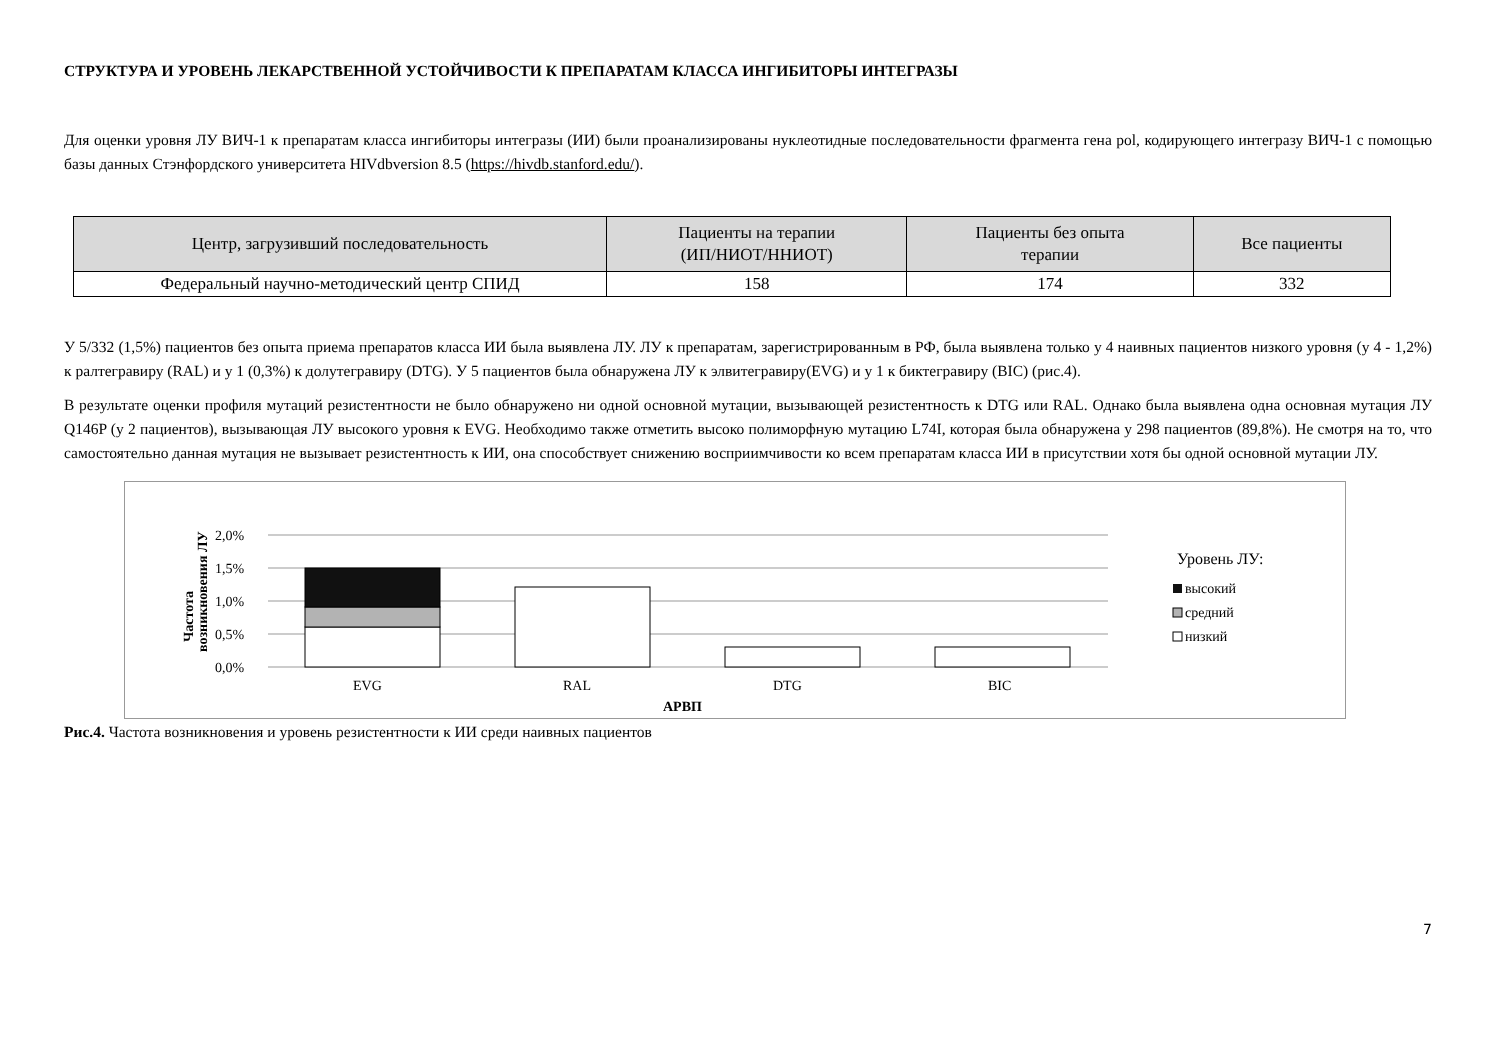СТРУКТУРА И УРОВЕНЬ ЛЕКАРСТВЕННОЙ УСТОЙЧИВОСТИ К ПРЕПАРАТАМ КЛАССА ИНГИБИТОРЫ ИНТЕГРАЗЫ
Для оценки уровня ЛУ ВИЧ-1 к препаратам класса ингибиторы интегразы (ИИ) были проанализированы нуклеотидные последовательности фрагмента гена pol, кодирующего интегразу ВИЧ-1 с помощью базы данных Стэнфордского университета HIVdbversion 8.5 (https://hivdb.stanford.edu/).
| Центр, загрузивший последовательность | Пациенты на терапии (ИП/НИОТ/ННИОТ) | Пациенты без опыта терапии | Все пациенты |
| --- | --- | --- | --- |
| Федеральный научно-методический центр СПИД | 158 | 174 | 332 |
У 5/332 (1,5%) пациентов без опыта приема препаратов класса ИИ была выявлена ЛУ. ЛУ к препаратам, зарегистрированным в РФ, была выявлена только у 4 наивных пациентов низкого уровня (у 4 - 1,2%) к ралтегравиру (RAL) и у 1 (0,3%) к долутегравиру (DTG). У 5 пациентов была обнаружена ЛУ к элвитегравиру(EVG) и у 1 к биктегравиру (BIC) (рис.4).
В результате оценки профиля мутаций резистентности не было обнаружено ни одной основной мутации, вызывающей резистентность к DTG или RAL. Однако была выявлена одна основная мутация ЛУ Q146P (у 2 пациентов), вызывающая ЛУ высокого уровня к EVG. Необходимо также отметить высоко полиморфную мутацию L74I, которая была обнаружена у 298 пациентов (89,8%). Не смотря на то, что самостоятельно данная мутация не вызывает резистентность к ИИ, она способствует снижению восприимчивости ко всем препаратам класса ИИ в присутствии хотя бы одной основной мутации ЛУ.
2,0%
1,5%
1,0%
0,5%
0,0%
Частота
возникновения ЛУ
EVG
RAL
DTG
BIC
АРВП
Уровень ЛУ:
высокий
средний
низкий
Рис.4. Частота возникновения и уровень резистентности к ИИ среди наивных пациентов
7